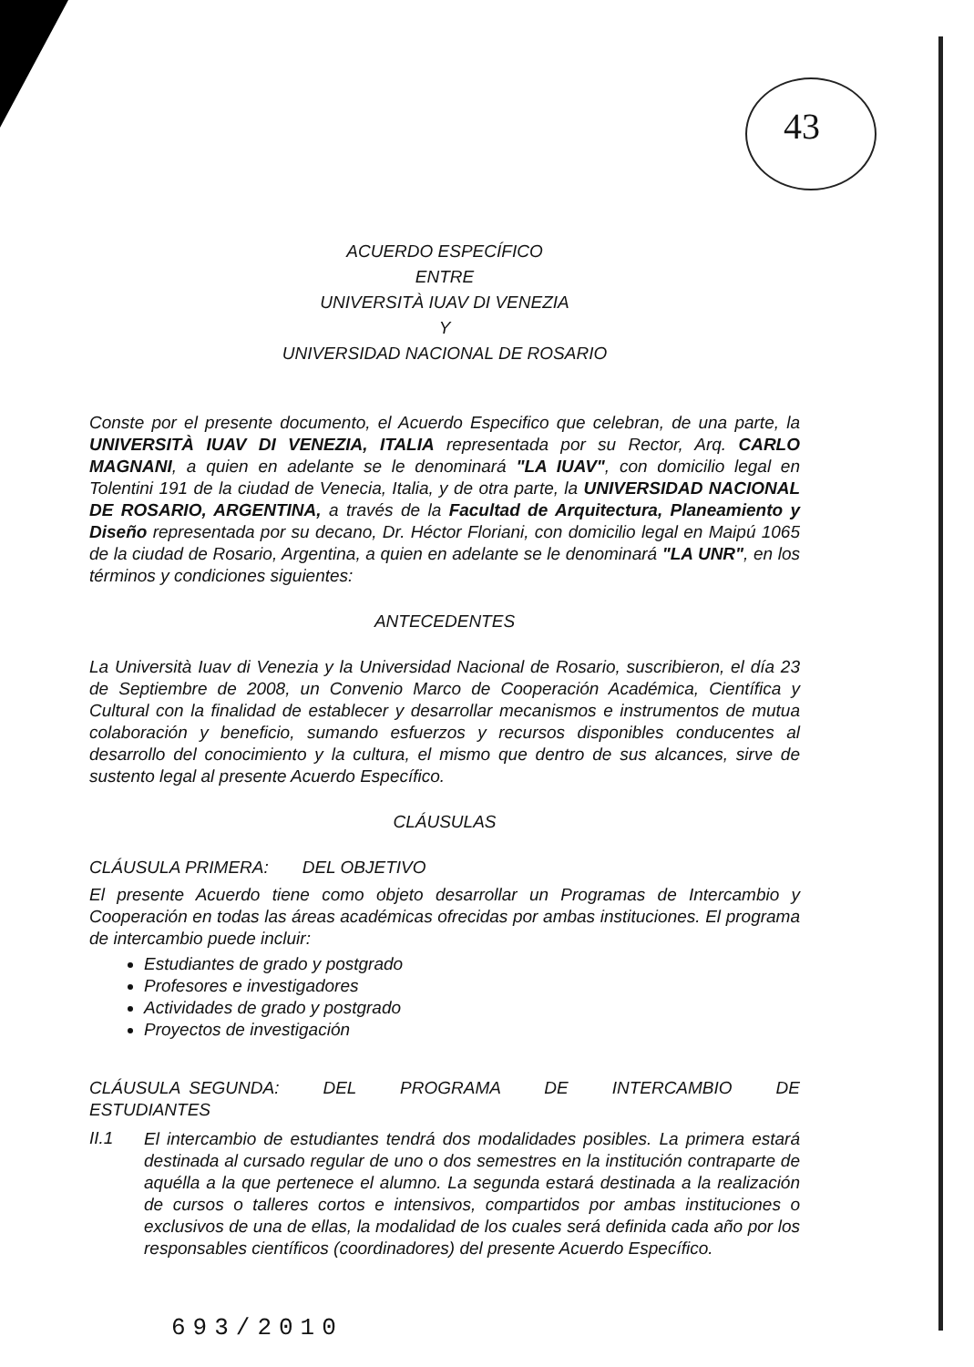43
ACUERDO ESPECÍFICO
ENTRE
UNIVERSITÀ IUAV DI VENEZIA
Y
UNIVERSIDAD NACIONAL DE ROSARIO
Conste por el presente documento, el Acuerdo Especifico que celebran, de una parte, la UNIVERSITÀ IUAV DI VENEZIA, ITALIA representada por su Rector, Arq. CARLO MAGNANI, a quien en adelante se le denominará "LA IUAV", con domicilio legal en Tolentini 191 de la ciudad de Venecia, Italia, y de otra parte, la UNIVERSIDAD NACIONAL DE ROSARIO, ARGENTINA, a través de la Facultad de Arquitectura, Planeamiento y Diseño representada por su decano, Dr. Héctor Floriani, con domicilio legal en Maipú 1065 de la ciudad de Rosario, Argentina, a quien en adelante se le denominará "LA UNR", en los términos y condiciones siguientes:
ANTECEDENTES
La Università Iuav di Venezia y la Universidad Nacional de Rosario, suscribieron, el día 23 de Septiembre de 2008, un Convenio Marco de Cooperación Académica, Científica y Cultural con la finalidad de establecer y desarrollar mecanismos e instrumentos de mutua colaboración y beneficio, sumando esfuerzos y recursos disponibles conducentes al desarrollo del conocimiento y la cultura, el mismo que dentro de sus alcances, sirve de sustento legal al presente Acuerdo Específico.
CLÁUSULAS
CLÁUSULA PRIMERA: DEL OBJETIVO
El presente Acuerdo tiene como objeto desarrollar un Programas de Intercambio y Cooperación en todas las áreas académicas ofrecidas por ambas instituciones. El programa de intercambio puede incluir:
Estudiantes de grado y postgrado
Profesores e investigadores
Actividades de grado y postgrado
Proyectos de investigación
CLÁUSULA SEGUNDA: DEL PROGRAMA DE INTERCAMBIO DE ESTUDIANTES
II.1
El intercambio de estudiantes tendrá dos modalidades posibles. La primera estará destinada al cursado regular de uno o dos semestres en la institución contraparte de aquélla a la que pertenece el alumno. La segunda estará destinada a la realización de cursos o talleres cortos e intensivos, compartidos por ambas instituciones o exclusivos de una de ellas, la modalidad de los cuales será definida cada año por los responsables científicos (coordinadores) del presente Acuerdo Específico.
693/2010